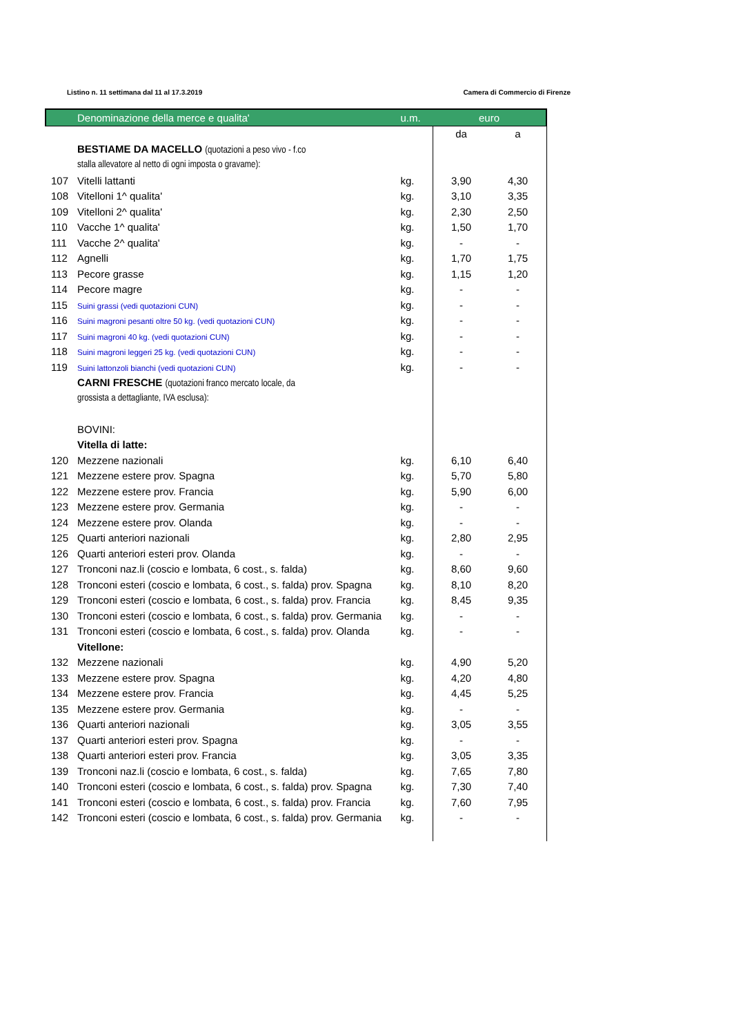Listino n. 11 settimana dal 11 al 17.3.2019 Camera di Commercio di Firenze
| | Denominazione della merce e qualita' | u.m. | euro | |
| --- | --- | --- | --- | --- |
| | | | da | a |
| | BESTIAME DA MACELLO (quotazioni a peso vivo - f.co | | | |
| | stalla allevatore al netto di ogni imposta o gravame): | | | |
| 107 | Vitelli lattanti | kg. | 3,90 | 4,30 |
| 108 | Vitelloni 1^ qualita' | kg. | 3,10 | 3,35 |
| 109 | Vitelloni 2^ qualita' | kg. | 2,30 | 2,50 |
| 110 | Vacche 1^ qualita' | kg. | 1,50 | 1,70 |
| 111 | Vacche 2^ qualita' | kg. | - | - |
| 112 | Agnelli | kg. | 1,70 | 1,75 |
| 113 | Pecore grasse | kg. | 1,15 | 1,20 |
| 114 | Pecore magre | kg. | - | - |
| 115 | Suini grassi (vedi quotazioni CUN) | kg. | - | - |
| 116 | Suini magroni pesanti oltre 50 kg. (vedi quotazioni CUN) | kg. | - | - |
| 117 | Suini magroni 40 kg. (vedi quotazioni CUN) | kg. | - | - |
| 118 | Suini magroni leggeri 25 kg. (vedi quotazioni CUN) | kg. | - | - |
| 119 | Suini lattonzoli bianchi (vedi quotazioni CUN) | kg. | - | - |
| | CARNI FRESCHE (quotazioni franco mercato locale, da | | | |
| | grossista a dettagliante, IVA esclusa): | | | |
| | BOVINI: | | | |
| | Vitella di latte: | | | |
| 120 | Mezzene nazionali | kg. | 6,10 | 6,40 |
| 121 | Mezzene estere prov. Spagna | kg. | 5,70 | 5,80 |
| 122 | Mezzene estere prov. Francia | kg. | 5,90 | 6,00 |
| 123 | Mezzene estere prov. Germania | kg. | - | - |
| 124 | Mezzene estere prov. Olanda | kg. | - | - |
| 125 | Quarti anteriori nazionali | kg. | 2,80 | 2,95 |
| 126 | Quarti anteriori esteri prov. Olanda | kg. | - | - |
| 127 | Tronconi naz.li (coscio e lombata, 6 cost., s. falda) | kg. | 8,60 | 9,60 |
| 128 | Tronconi esteri (coscio e lombata, 6 cost., s. falda) prov. Spagna | kg. | 8,10 | 8,20 |
| 129 | Tronconi esteri (coscio e lombata, 6 cost., s. falda) prov. Francia | kg. | 8,45 | 9,35 |
| 130 | Tronconi esteri (coscio e lombata, 6 cost., s. falda) prov. Germania | kg. | - | - |
| 131 | Tronconi esteri (coscio e lombata, 6 cost., s. falda) prov. Olanda | kg. | - | - |
| | Vitellone: | | | |
| 132 | Mezzene nazionali | kg. | 4,90 | 5,20 |
| 133 | Mezzene estere prov. Spagna | kg. | 4,20 | 4,80 |
| 134 | Mezzene estere prov. Francia | kg. | 4,45 | 5,25 |
| 135 | Mezzene estere prov. Germania | kg. | - | - |
| 136 | Quarti anteriori nazionali | kg. | 3,05 | 3,55 |
| 137 | Quarti anteriori esteri prov. Spagna | kg. | - | - |
| 138 | Quarti anteriori esteri prov. Francia | kg. | 3,05 | 3,35 |
| 139 | Tronconi naz.li (coscio e lombata, 6 cost., s. falda) | kg. | 7,65 | 7,80 |
| 140 | Tronconi esteri (coscio e lombata, 6 cost., s. falda) prov. Spagna | kg. | 7,30 | 7,40 |
| 141 | Tronconi esteri (coscio e lombata, 6 cost., s. falda) prov. Francia | kg. | 7,60 | 7,95 |
| 142 | Tronconi esteri (coscio e lombata, 6 cost., s. falda) prov. Germania | kg. | - | - |